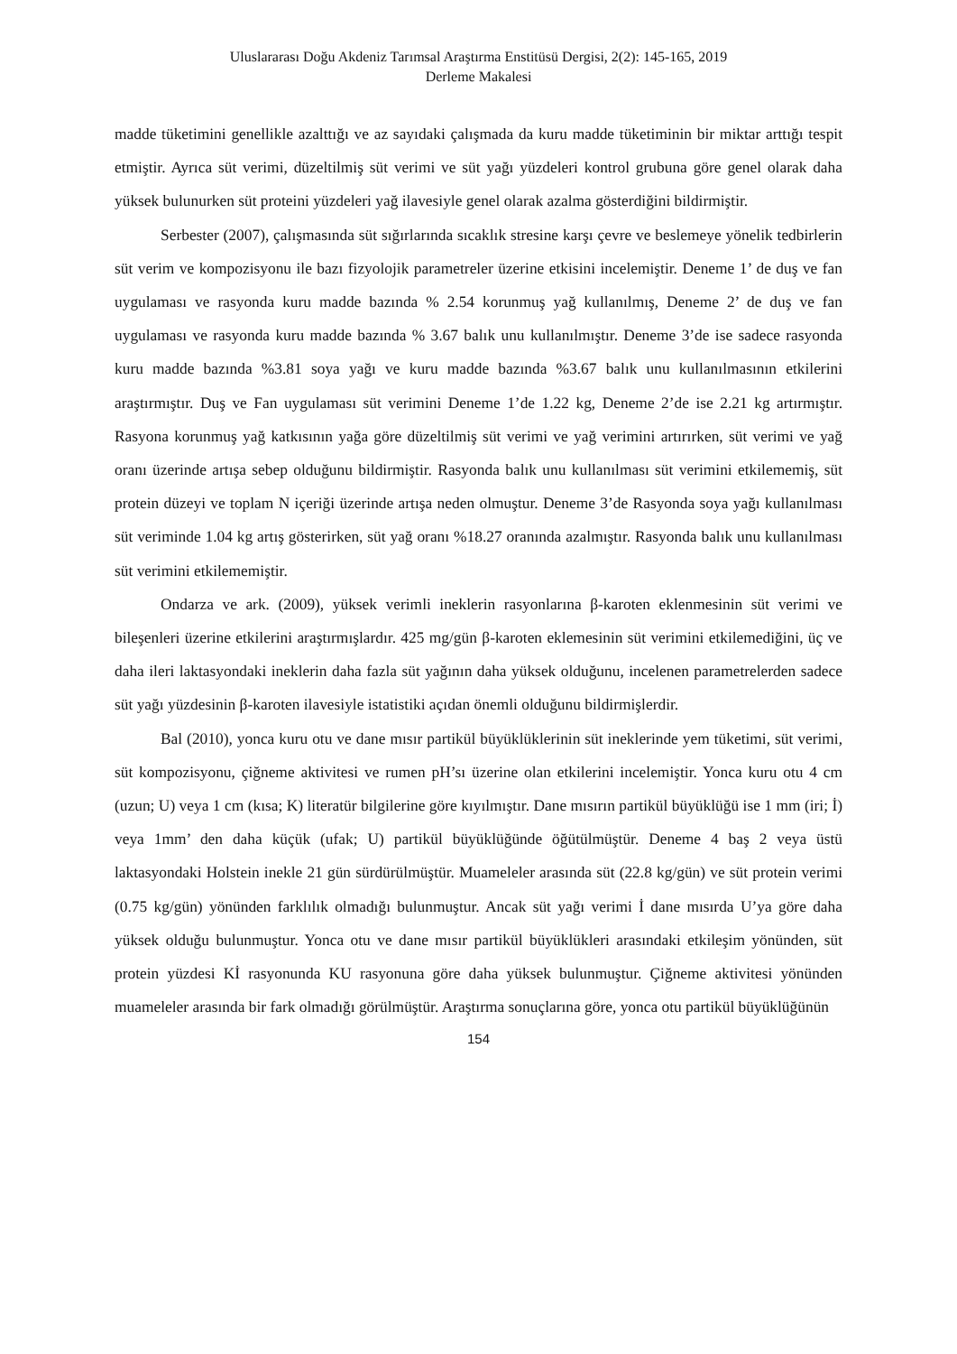Uluslararası Doğu Akdeniz Tarımsal Araştırma Enstitüsü Dergisi, 2(2): 145-165, 2019
Derleme Makalesi
madde tüketimini genellikle azalttığı ve az sayıdaki çalışmada da kuru madde tüketiminin bir miktar arttığı tespit etmiştir. Ayrıca süt verimi, düzeltilmiş süt verimi ve süt yağı yüzdeleri kontrol grubuna göre genel olarak daha yüksek bulunurken süt proteini yüzdeleri yağ ilavesiyle genel olarak azalma gösterdiğini bildirmiştir.
Serbester (2007), çalışmasında süt sığırlarında sıcaklık stresine karşı çevre ve beslemeye yönelik tedbirlerin süt verim ve kompozisyonu ile bazı fizyolojik parametreler üzerine etkisini incelemiştir. Deneme 1’ de duş ve fan uygulaması ve rasyonda kuru madde bazında % 2.54 korunmuş yağ kullanılmış, Deneme 2’ de duş ve fan uygulaması ve rasyonda kuru madde bazında % 3.67 balık unu kullanılmıştır. Deneme 3’de ise sadece rasyonda kuru madde bazında %3.81 soya yağı ve kuru madde bazında %3.67 balık unu kullanılmasının etkilerini araştırmıştır. Duş ve Fan uygulaması süt verimini Deneme 1’de 1.22 kg, Deneme 2’de ise 2.21 kg artırmıştır. Rasyona korunmuş yağ katkısının yağa göre düzeltilmiş süt verimi ve yağ verimini artırırken, süt verimi ve yağ oranı üzerinde artışa sebep olduğunu bildirmiştir. Rasyonda balık unu kullanılması süt verimini etkilememiş, süt protein düzeyi ve toplam N içeriği üzerinde artışa neden olmuştur. Deneme 3’de Rasyonda soya yağı kullanılması süt veriminde 1.04 kg artış gösterirken, süt yağ oranı %18.27 oranında azalmıştır. Rasyonda balık unu kullanılması süt verimini etkilememiştir.
Ondarza ve ark. (2009), yüksek verimli ineklerin rasyonlarına β-karoten eklenmesinin süt verimi ve bileşenleri üzerine etkilerini araştırmışlardır. 425 mg/gün β-karoten eklemesinin süt verimini etkilemediğini, üç ve daha ileri laktasyondaki ineklerin daha fazla süt yağının daha yüksek olduğunu, incelenen parametrelerden sadece süt yağı yüzdesinin β-karoten ilavesiyle istatistiki açıdan önemli olduğunu bildirmişlerdir.
Bal (2010), yonca kuru otu ve dane mısır partikül büyüklüklerinin süt ineklerinde yem tüketimi, süt verimi, süt kompozisyonu, çiğneme aktivitesi ve rumen pH’sı üzerine olan etkilerini incelemiştir. Yonca kuru otu 4 cm (uzun; U) veya 1 cm (kısa; K) literatür bilgilerine göre kıyılmıştır. Dane mısırın partikül büyüklüğü ise 1 mm (iri; İ) veya 1mm’ den daha küçük (ufak; U) partikül büyüklüğünde öğütülmüştür. Deneme 4 baş 2 veya üstü laktasyondaki Holstein inekle 21 gün sürdürülmüştür. Muameleler arasında süt (22.8 kg/gün) ve süt protein verimi (0.75 kg/gün) yönünden farklılık olmadığı bulunmuştur. Ancak süt yağı verimi İ dane mısırda U’ya göre daha yüksek olduğu bulunmuştur. Yonca otu ve dane mısır partikül büyüklükleri arasındaki etkileşim yönünden, süt protein yüzdesi Kİ rasyonunda KU rasyonuna göre daha yüksek bulunmuştur. Çiğneme aktivitesi yönünden muameleler arasında bir fark olmadığı görülmüştür. Araştırma sonuçlarına göre, yonca otu partikül büyüklüğünün
154